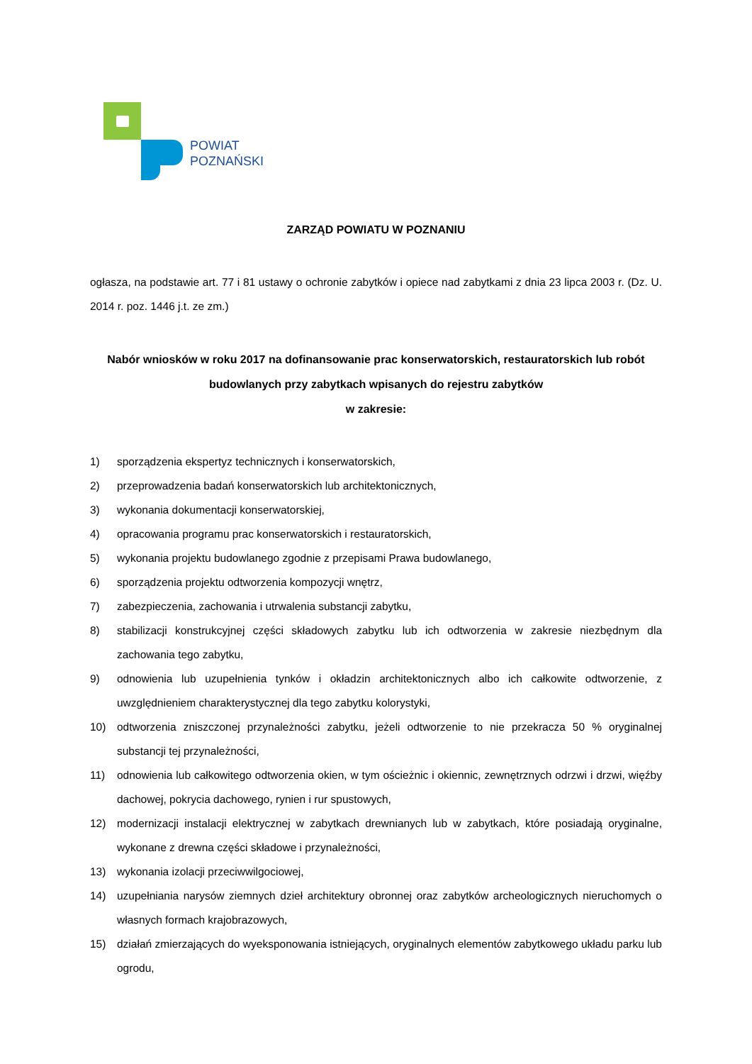POWIAT
POZNAŃSKI
ZARZĄD POWIATU W POZNANIU
ogłasza, na podstawie art. 77 i 81 ustawy o ochronie zabytków i opiece nad zabytkami z dnia 23 lipca 2003 r. (Dz. U. 2014 r. poz. 1446 j.t. ze zm.)
Nabór wniosków w roku 2017 na dofinansowanie prac konserwatorskich, restauratorskich lub robót budowlanych przy zabytkach wpisanych do rejestru zabytków
w zakresie:
1) sporządzenia ekspertyz technicznych i konserwatorskich,
2) przeprowadzenia badań konserwatorskich lub architektonicznych,
3) wykonania dokumentacji konserwatorskiej,
4) opracowania programu prac konserwatorskich i restauratorskich,
5) wykonania projektu budowlanego zgodnie z przepisami Prawa budowlanego,
6) sporządzenia projektu odtworzenia kompozycji wnętrz,
7) zabezpieczenia, zachowania i utrwalenia substancji zabytku,
8) stabilizacji konstrukcyjnej części składowych zabytku lub ich odtworzenia w zakresie niezbędnym dla zachowania tego zabytku,
9) odnowienia lub uzupełnienia tynków i okładzin architektonicznych albo ich całkowite odtworzenie, z uwzględnieniem charakterystycznej dla tego zabytku kolorystyki,
10) odtworzenia zniszczonej przynależności zabytku, jeżeli odtworzenie to nie przekracza 50 % oryginalnej substancji tej przynależności,
11) odnowienia lub całkowitego odtworzenia okien, w tym ościeżnic i okiennic, zewnętrznych odrzwi i drzwi, więźby dachowej, pokrycia dachowego, rynien i rur spustowych,
12) modernizacji instalacji elektrycznej w zabytkach drewnianych lub w zabytkach, które posiadają oryginalne, wykonane z drewna części składowe i przynależności,
13) wykonania izolacji przeciwwilgociowej,
14) uzupełniania narysów ziemnych dzieł architektury obronnej oraz zabytków archeologicznych nieruchomych o własnych formach krajobrazowych,
15) działań zmierzających do wyeksponowania istniejących, oryginalnych elementów zabytkowego układu parku lub ogrodu,